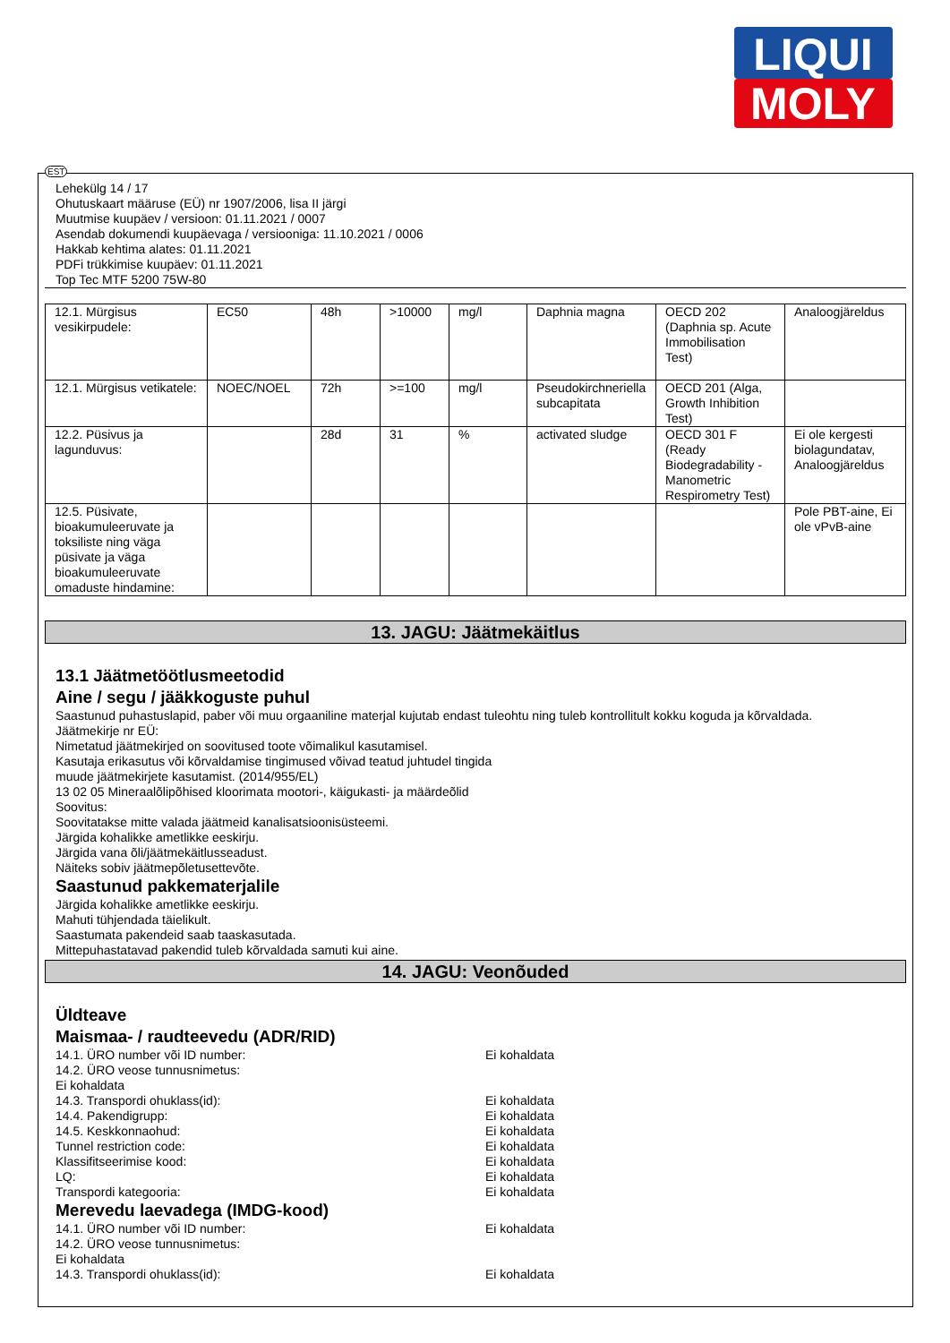LIQUI
MOLY
EST
Lehekülg 14 / 17
Ohutuskaart määruse (EÜ) nr 1907/2006, lisa II järgi
Muutmise kuupäev / versioon: 01.11.2021 / 0007
Asendab dokumendi kuupäevaga / versiooniga: 11.10.2021 / 0006
Hakkab kehtima alates: 01.11.2021
PDFi trükkimise kuupäev: 01.11.2021
Top Tec MTF 5200 75W-80
| 12.1. Mürgisus vesikirpudele: | EC50 | 48h | >10000 | mg/l | Daphnia magna | OECD 202 (Daphnia sp. Acute Immobilisation Test) | Analoogjäreldus |
| 12.1. Mürgisus vetikatele: | NOEC/NOEL | 72h | >=100 | mg/l | Pseudokirchneriella subcapitata | OECD 201 (Alga, Growth Inhibition Test) | |
| 12.2. Püsivus ja lagunduvus: | | 28d | 31 | % | activated sludge | OECD 301 F (Ready Biodegradability - Manometric Respirometry Test) | Ei ole kergesti biolagundatav, Analoogjäreldus |
| 12.5. Püsivate, bioakumuleeruvate ja toksiliste ning väga püsivate ja väga bioakumuleeruvate omaduste hindamine: | | | | | | | Pole PBT-aine, Ei ole vPvB-aine |
13. JAGU: Jäätmekäitlus
13.1 Jäätmetöötlusmeetodid
Aine / segu / jääkkoguste puhul
Saastunud puhastuslapid, paber või muu orgaaniline materjal kujutab endast tuleohtu ning tuleb kontrollitult kokku koguda ja kõrvaldada.
Jäätmekirje nr EÜ:
Nimetatud jäätmekirjed on soovitused toote võimalikul kasutamisel.
Kasutaja erikasutus või kõrvaldamise tingimused võivad teatud juhtudel tingida
muude jäätmekirjete kasutamist. (2014/955/EL)
13 02 05 Mineraalõlipõhised kloorimata mootori-, käigukasti- ja määrdeõlid
Soovitus:
Soovitatakse mitte valada jäätmeid kanalisatsioonisüsteemi.
Järgida kohalikke ametlikke eeskirju.
Järgida vana õli/jäätmekäitlusseadust.
Näiteks sobiv jäätmepõletusettevõte.
Saastunud pakkematerjalile
Järgida kohalikke ametlikke eeskirju.
Mahuti tühjendada täielikult.
Saastumata pakendeid saab taaskasutada.
Mittepuhastatavad pakendid tuleb kõrvaldada samuti kui aine.
14. JAGU: Veonõuded
Üldteave
Maismaa- / raudteevedu (ADR/RID)
14.1. ÜRO number või ID number: Ei kohaldata
14.2. ÜRO veose tunnusnimetus:
Ei kohaldata
14.3. Transpordi ohuklass(id): Ei kohaldata
14.4. Pakendigrupp: Ei kohaldata
14.5. Keskkonnaohud: Ei kohaldata
Tunnel restriction code: Ei kohaldata
Klassifitseerimise kood: Ei kohaldata
LQ: Ei kohaldata
Transpordi kategooria: Ei kohaldata
Merevedu laevadega (IMDG-kood)
14.1. ÜRO number või ID number: Ei kohaldata
14.2. ÜRO veose tunnusnimetus:
Ei kohaldata
14.3. Transpordi ohuklass(id): Ei kohaldata